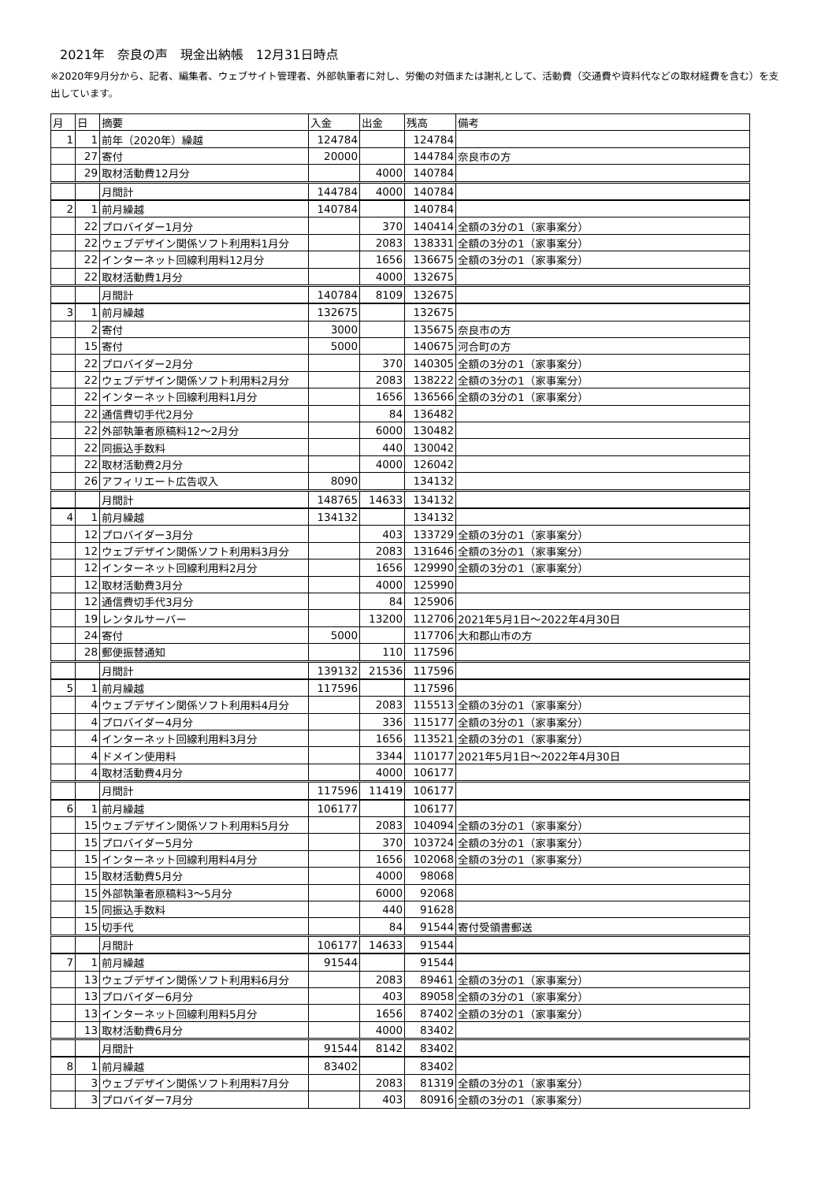2021年　奈良の声　現金出納帳　12月31日時点
※2020年9月分から、記者、編集者、ウェブサイト管理者、外部執筆者に対し、労働の対価または謝礼として、活動費（交通費や資料代などの取材経費を含む）を支出しています。
| 月 | 日 | 摘要 | 入金 | 出金 | 残高 | 備考 |
| --- | --- | --- | --- | --- | --- | --- |
| 1 | 1 | 前年（2020年）繰越 | 124784 | | 124784 | |
| | 27 | 寄付 | 20000 | | 144784 | 奈良市の方 |
| | 29 | 取材活動費12月分 | | 4000 | 140784 | |
| | | 月間計 | 144784 | 4000 | 140784 | |
| 2 | 1 | 前月繰越 | 140784 | | 140784 | |
| | 22 | プロバイダー1月分 | | 370 | 140414 | 全額の3分の1（家事案分） |
| | 22 | ウェブデザイン関係ソフト利用料1月分 | | 2083 | 138331 | 全額の3分の1（家事案分） |
| | 22 | インターネット回線利用料12月分 | | 1656 | 136675 | 全額の3分の1（家事案分） |
| | 22 | 取材活動費1月分 | | 4000 | 132675 | |
| | | 月間計 | 140784 | 8109 | 132675 | |
| 3 | 1 | 前月繰越 | 132675 | | 132675 | |
| | 2 | 寄付 | 3000 | | 135675 | 奈良市の方 |
| | 15 | 寄付 | 5000 | | 140675 | 河合町の方 |
| | 22 | プロバイダー2月分 | | 370 | 140305 | 全額の3分の1（家事案分） |
| | 22 | ウェブデザイン関係ソフト利用料2月分 | | 2083 | 138222 | 全額の3分の1（家事案分） |
| | 22 | インターネット回線利用料1月分 | | 1656 | 136566 | 全額の3分の1（家事案分） |
| | 22 | 通信費切手代2月分 | | 84 | 136482 | |
| | 22 | 外部執筆者原稿料12～2月分 | | 6000 | 130482 | |
| | 22 | 同振込手数料 | | 440 | 130042 | |
| | 22 | 取材活動費2月分 | | 4000 | 126042 | |
| | 26 | アフィリエート広告収入 | 8090 | | 134132 | |
| | | 月間計 | 148765 | 14633 | 134132 | |
| 4 | 1 | 前月繰越 | 134132 | | 134132 | |
| | 12 | プロバイダー3月分 | | 403 | 133729 | 全額の3分の1（家事案分） |
| | 12 | ウェブデザイン関係ソフト利用料3月分 | | 2083 | 131646 | 全額の3分の1（家事案分） |
| | 12 | インターネット回線利用料2月分 | | 1656 | 129990 | 全額の3分の1（家事案分） |
| | 12 | 取材活動費3月分 | | 4000 | 125990 | |
| | 12 | 通信費切手代3月分 | | 84 | 125906 | |
| | 19 | レンタルサーバー | | 13200 | 112706 | 2021年5月1日～2022年4月30日 |
| | 24 | 寄付 | 5000 | | 117706 | 大和郡山市の方 |
| | 28 | 郵便振替通知 | | 110 | 117596 | |
| | | 月間計 | 139132 | 21536 | 117596 | |
| 5 | 1 | 前月繰越 | 117596 | | 117596 | |
| | 4 | ウェブデザイン関係ソフト利用料4月分 | | 2083 | 115513 | 全額の3分の1（家事案分） |
| | 4 | プロバイダー4月分 | | 336 | 115177 | 全額の3分の1（家事案分） |
| | 4 | インターネット回線利用料3月分 | | 1656 | 113521 | 全額の3分の1（家事案分） |
| | 4 | ドメイン使用料 | | 3344 | 110177 | 2021年5月1日～2022年4月30日 |
| | 4 | 取材活動費4月分 | | 4000 | 106177 | |
| | | 月間計 | 117596 | 11419 | 106177 | |
| 6 | 1 | 前月繰越 | 106177 | | 106177 | |
| | 15 | ウェブデザイン関係ソフト利用料5月分 | | 2083 | 104094 | 全額の3分の1（家事案分） |
| | 15 | プロバイダー5月分 | | 370 | 103724 | 全額の3分の1（家事案分） |
| | 15 | インターネット回線利用料4月分 | | 1656 | 102068 | 全額の3分の1（家事案分） |
| | 15 | 取材活動費5月分 | | 4000 | 98068 | |
| | 15 | 外部執筆者原稿料3～5月分 | | 6000 | 92068 | |
| | 15 | 同振込手数料 | | 440 | 91628 | |
| | 15 | 切手代 | | 84 | 91544 | 寄付受領書郵送 |
| | | 月間計 | 106177 | 14633 | 91544 | |
| 7 | 1 | 前月繰越 | 91544 | | 91544 | |
| | 13 | ウェブデザイン関係ソフト利用料6月分 | | 2083 | 89461 | 全額の3分の1（家事案分） |
| | 13 | プロバイダー6月分 | | 403 | 89058 | 全額の3分の1（家事案分） |
| | 13 | インターネット回線利用料5月分 | | 1656 | 87402 | 全額の3分の1（家事案分） |
| | 13 | 取材活動費6月分 | | 4000 | 83402 | |
| | | 月間計 | 91544 | 8142 | 83402 | |
| 8 | 1 | 前月繰越 | 83402 | | 83402 | |
| | 3 | ウェブデザイン関係ソフト利用料7月分 | | 2083 | 81319 | 全額の3分の1（家事案分） |
| | 3 | プロバイダー7月分 | | 403 | 80916 | 全額の3分の1（家事案分） |